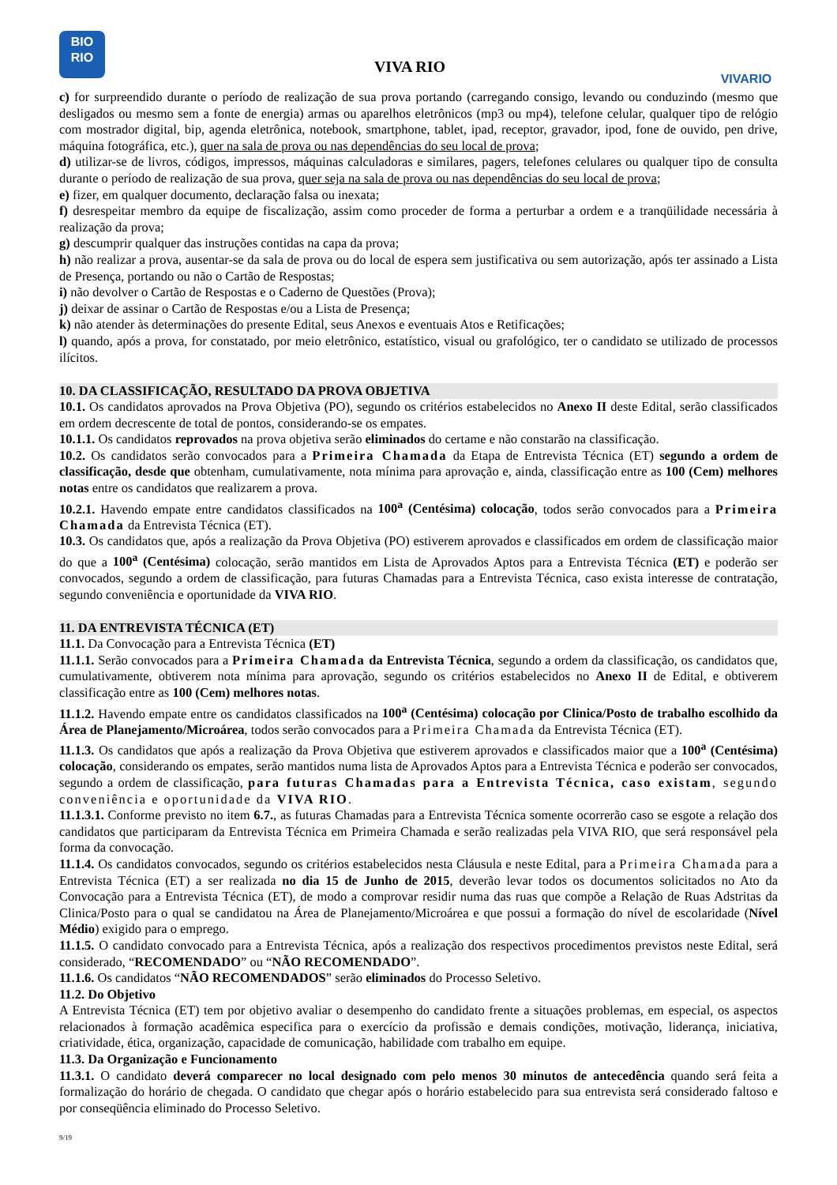BIO
RIO
VIVA RIO
VIVARIO
c) for surpreendido durante o período de realização de sua prova portando (carregando consigo, levando ou conduzindo (mesmo que desligados ou mesmo sem a fonte de energia) armas ou aparelhos eletrônicos (mp3 ou mp4), telefone celular, qualquer tipo de relógio com mostrador digital, bip, agenda eletrônica, notebook, smartphone, tablet, ipad, receptor, gravador, ipod, fone de ouvido, pen drive, máquina fotográfica, etc.), quer na sala de prova ou nas dependências do seu local de prova;
d) utilizar-se de livros, códigos, impressos, máquinas calculadoras e similares, pagers, telefones celulares ou qualquer tipo de consulta durante o período de realização de sua prova, quer seja na sala de prova ou nas dependências do seu local de prova;
e) fizer, em qualquer documento, declaração falsa ou inexata;
f) desrespeitar membro da equipe de fiscalização, assim como proceder de forma a perturbar a ordem e a tranqüilidade necessária à realização da prova;
g) descumprir qualquer das instruções contidas na capa da prova;
h) não realizar a prova, ausentar-se da sala de prova ou do local de espera sem justificativa ou sem autorização, após ter assinado a Lista de Presença, portando ou não o Cartão de Respostas;
i) não devolver o Cartão de Respostas e o Caderno de Questões (Prova);
j) deixar de assinar o Cartão de Respostas e/ou a Lista de Presença;
k) não atender às determinações do presente Edital, seus Anexos e eventuais Atos e Retificações;
l) quando, após a prova, for constatado, por meio eletrônico, estatístico, visual ou grafológico, ter o candidato se utilizado de processos ilícitos.
10. DA CLASSIFICAÇÃO, RESULTADO DA PROVA OBJETIVA
10.1. Os candidatos aprovados na Prova Objetiva (PO), segundo os critérios estabelecidos no Anexo II deste Edital, serão classificados em ordem decrescente de total de pontos, considerando-se os empates.
10.1.1. Os candidatos reprovados na prova objetiva serão eliminados do certame e não constarão na classificação.
10.2. Os candidatos serão convocados para a Primeira Chamada da Etapa de Entrevista Técnica (ET) segundo a ordem de classificação, desde que obtenham, cumulativamente, nota mínima para aprovação e, ainda, classificação entre as 100 (Cem) melhores notas entre os candidatos que realizarem a prova.
10.2.1. Havendo empate entre candidatos classificados na 100<sup>a</sup> (Centésima) colocação, todos serão convocados para a Primeira Chamada da Entrevista Técnica (ET).
10.3. Os candidatos que, após a realização da Prova Objetiva (PO) estiverem aprovados e classificados em ordem de classificação maior do que a 100<sup>a</sup> (Centésima) colocação, serão mantidos em Lista de Aprovados Aptos para a Entrevista Técnica (ET) e poderão ser convocados, segundo a ordem de classificação, para futuras Chamadas para a Entrevista Técnica, caso exista interesse de contratação, segundo conveniência e oportunidade da VIVA RIO.
11. DA ENTREVISTA TÉCNICA (ET)
11.1. Da Convocação para a Entrevista Técnica (ET)
11.1.1. Serão convocados para a Primeira Chamada da Entrevista Técnica, segundo a ordem da classificação, os candidatos que, cumulativamente, obtiverem nota mínima para aprovação, segundo os critérios estabelecidos no Anexo II de Edital, e obtiverem classificação entre as 100 (Cem) melhores notas.
11.1.2. Havendo empate entre os candidatos classificados na 100<sup>a</sup> (Centésima) colocação por Clinica/Posto de trabalho escolhido da Área de Planejamento/Microárea, todos serão convocados para a Primeira Chamada da Entrevista Técnica (ET).
11.1.3. Os candidatos que após a realização da Prova Objetiva que estiverem aprovados e classificados maior que a 100<sup>a</sup> (Centésima) colocação, considerando os empates, serão mantidos numa lista de Aprovados Aptos para a Entrevista Técnica e poderão ser convocados, segundo a ordem de classificação, para futuras Chamadas para a Entrevista Técnica, caso existam, segundo conveniência e oportunidade da VIVA RIO.
11.1.3.1. Conforme previsto no item 6.7., as futuras Chamadas para a Entrevista Técnica somente ocorrerão caso se esgote a relação dos candidatos que participaram da Entrevista Técnica em Primeira Chamada e serão realizadas pela VIVA RIO, que será responsável pela forma da convocação.
11.1.4. Os candidatos convocados, segundo os critérios estabelecidos nesta Cláusula e neste Edital, para a Primeira Chamada para a Entrevista Técnica (ET) a ser realizada no dia 15 de Junho de 2015, deverão levar todos os documentos solicitados no Ato da Convocação para a Entrevista Técnica (ET), de modo a comprovar residir numa das ruas que compõe a Relação de Ruas Adstritas da Clinica/Posto para o qual se candidatou na Área de Planejamento/Microárea e que possui a formação do nível de escolaridade (Nível Médio) exigido para o emprego.
11.1.5. O candidato convocado para a Entrevista Técnica, após a realização dos respectivos procedimentos previstos neste Edital, será considerado, “RECOMENDADO” ou “NÃO RECOMENDADO”.
11.1.6. Os candidatos “NÃO RECOMENDADOS” serão eliminados do Processo Seletivo.
11.2. Do Objetivo
A Entrevista Técnica (ET) tem por objetivo avaliar o desempenho do candidato frente a situações problemas, em especial, os aspectos relacionados à formação acadêmica especifica para o exercício da profissão e demais condições, motivação, liderança, iniciativa, criatividade, ética, organização, capacidade de comunicação, habilidade com trabalho em equipe.
11.3. Da Organização e Funcionamento
11.3.1. O candidato deverá comparecer no local designado com pelo menos 30 minutos de antecedência quando será feita a formalização do horário de chegada. O candidato que chegar após o horário estabelecido para sua entrevista será considerado faltoso e por conseqüência eliminado do Processo Seletivo.
9/19